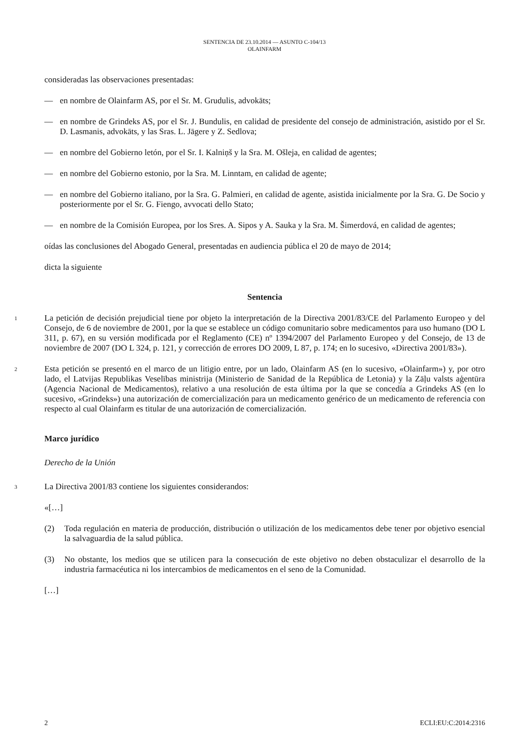SENTENCIA DE 23.10.2014 — ASUNTO C-104/13
OLAINFARM
consideradas las observaciones presentadas:
— en nombre de Olainfarm AS, por el Sr. M. Grudulis, advokāts;
— en nombre de Grindeks AS, por el Sr. J. Bundulis, en calidad de presidente del consejo de administración, asistido por el Sr. D. Lasmanis, advokāts, y las Sras. L. Jāgere y Z. Sedlova;
— en nombre del Gobierno letón, por el Sr. I. Kalniņš y la Sra. M. Ošleja, en calidad de agentes;
— en nombre del Gobierno estonio, por la Sra. M. Linntam, en calidad de agente;
— en nombre del Gobierno italiano, por la Sra. G. Palmieri, en calidad de agente, asistida inicialmente por la Sra. G. De Socio y posteriormente por el Sr. G. Fiengo, avvocati dello Stato;
— en nombre de la Comisión Europea, por los Sres. A. Sipos y A. Sauka y la Sra. M. Šimerdová, en calidad de agentes;
oídas las conclusiones del Abogado General, presentadas en audiencia pública el 20 de mayo de 2014;
dicta la siguiente
Sentencia
1 La petición de decisión prejudicial tiene por objeto la interpretación de la Directiva 2001/83/CE del Parlamento Europeo y del Consejo, de 6 de noviembre de 2001, por la que se establece un código comunitario sobre medicamentos para uso humano (DO L 311, p. 67), en su versión modificada por el Reglamento (CE) nº 1394/2007 del Parlamento Europeo y del Consejo, de 13 de noviembre de 2007 (DO L 324, p. 121, y corrección de errores DO 2009, L 87, p. 174; en lo sucesivo, «Directiva 2001/83»).
2 Esta petición se presentó en el marco de un litigio entre, por un lado, Olainfarm AS (en lo sucesivo, «Olainfarm») y, por otro lado, el Latvijas Republikas Veselības ministrija (Ministerio de Sanidad de la República de Letonia) y la Zāļu valsts aģentūra (Agencia Nacional de Medicamentos), relativo a una resolución de esta última por la que se concedía a Grindeks AS (en lo sucesivo, «Grindeks») una autorización de comercialización para un medicamento genérico de un medicamento de referencia con respecto al cual Olainfarm es titular de una autorización de comercialización.
Marco jurídico
Derecho de la Unión
3 La Directiva 2001/83 contiene los siguientes considerandos:
«[…]
(2) Toda regulación en materia de producción, distribución o utilización de los medicamentos debe tener por objetivo esencial la salvaguardia de la salud pública.
(3) No obstante, los medios que se utilicen para la consecución de este objetivo no deben obstaculizar el desarrollo de la industria farmacéutica ni los intercambios de medicamentos en el seno de la Comunidad.
[…]
2 ECLI:EU:C:2014:2316